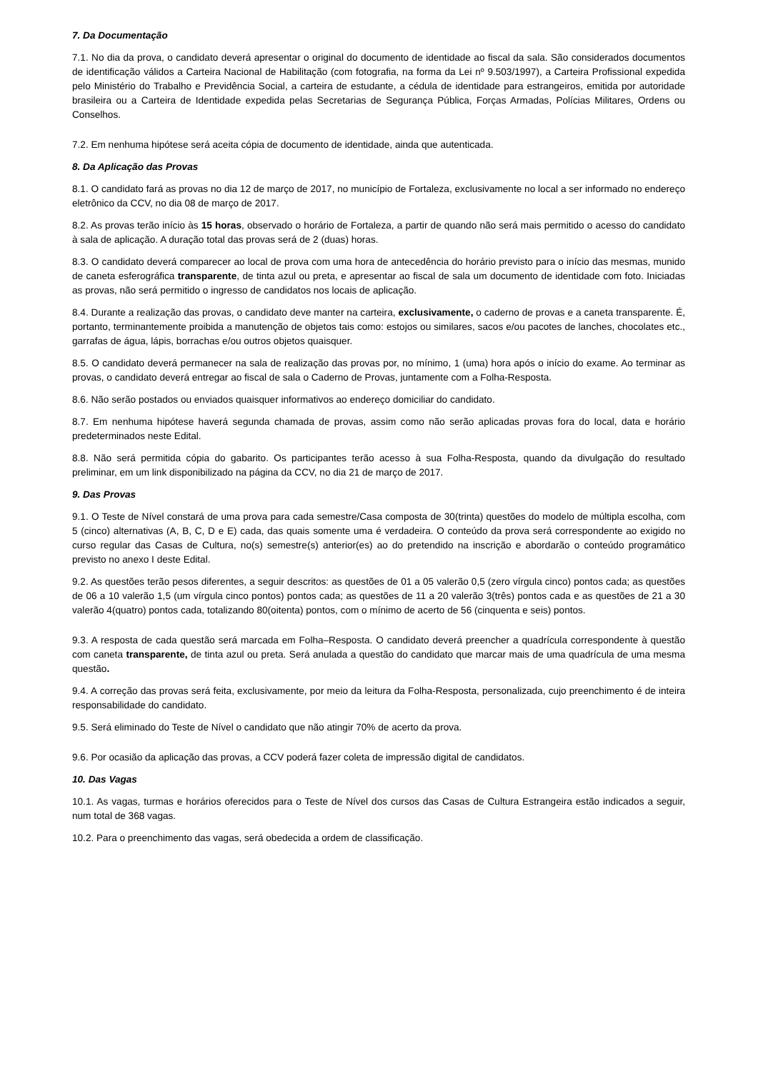7. Da Documentação
7.1. No dia da prova, o candidato deverá apresentar o original do documento de identidade ao fiscal da sala. São considerados documentos de identificação válidos a Carteira Nacional de Habilitação (com fotografia, na forma da Lei nº 9.503/1997), a Carteira Profissional expedida pelo Ministério do Trabalho e Previdência Social, a carteira de estudante, a cédula de identidade para estrangeiros, emitida por autoridade brasileira ou a Carteira de Identidade expedida pelas Secretarias de Segurança Pública, Forças Armadas, Polícias Militares, Ordens ou Conselhos.
7.2. Em nenhuma hipótese será aceita cópia de documento de identidade, ainda que autenticada.
8. Da Aplicação das Provas
8.1. O candidato fará as provas no dia 12 de março de 2017, no município de Fortaleza, exclusivamente no local a ser informado no endereço eletrônico da CCV, no dia 08 de março de 2017.
8.2. As provas terão início às 15 horas, observado o horário de Fortaleza, a partir de quando não será mais permitido o acesso do candidato à sala de aplicação. A duração total das provas será de 2 (duas) horas.
8.3. O candidato deverá comparecer ao local de prova com uma hora de antecedência do horário previsto para o início das mesmas, munido de caneta esferográfica transparente, de tinta azul ou preta, e apresentar ao fiscal de sala um documento de identidade com foto. Iniciadas as provas, não será permitido o ingresso de candidatos nos locais de aplicação.
8.4. Durante a realização das provas, o candidato deve manter na carteira, exclusivamente, o caderno de provas e a caneta transparente. É, portanto, terminantemente proibida a manutenção de objetos tais como: estojos ou similares, sacos e/ou pacotes de lanches, chocolates etc., garrafas de água, lápis, borrachas e/ou outros objetos quaisquer.
8.5. O candidato deverá permanecer na sala de realização das provas por, no mínimo, 1 (uma) hora após o início do exame. Ao terminar as provas, o candidato deverá entregar ao fiscal de sala o Caderno de Provas, juntamente com a Folha-Resposta.
8.6. Não serão postados ou enviados quaisquer informativos ao endereço domiciliar do candidato.
8.7. Em nenhuma hipótese haverá segunda chamada de provas, assim como não serão aplicadas provas fora do local, data e horário predeterminados neste Edital.
8.8. Não será permitida cópia do gabarito. Os participantes terão acesso à sua Folha-Resposta, quando da divulgação do resultado preliminar, em um link disponibilizado na página da CCV, no dia 21 de março de 2017.
9. Das Provas
9.1. O Teste de Nível constará de uma prova para cada semestre/Casa composta de 30(trinta) questões do modelo de múltipla escolha, com 5 (cinco) alternativas (A, B, C, D e E) cada, das quais somente uma é verdadeira. O conteúdo da prova será correspondente ao exigido no curso regular das Casas de Cultura, no(s) semestre(s) anterior(es) ao do pretendido na inscrição e abordarão o conteúdo programático previsto no anexo I deste Edital.
9.2. As questões terão pesos diferentes, a seguir descritos: as questões de 01 a 05 valerão 0,5 (zero vírgula cinco) pontos cada; as questões de 06 a 10 valerão 1,5 (um vírgula cinco pontos) pontos cada; as questões de 11 a 20 valerão 3(três) pontos cada e as questões de 21 a 30 valerão 4(quatro) pontos cada, totalizando 80(oitenta) pontos, com o mínimo de acerto de 56 (cinquenta e seis) pontos.
9.3. A resposta de cada questão será marcada em Folha–Resposta. O candidato deverá preencher a quadrícula correspondente à questão com caneta transparente, de tinta azul ou preta. Será anulada a questão do candidato que marcar mais de uma quadrícula de uma mesma questão.
9.4. A correção das provas será feita, exclusivamente, por meio da leitura da Folha-Resposta, personalizada, cujo preenchimento é de inteira responsabilidade do candidato.
9.5. Será eliminado do Teste de Nível o candidato que não atingir 70% de acerto da prova.
9.6. Por ocasião da aplicação das provas, a CCV poderá fazer coleta de impressão digital de candidatos.
10. Das Vagas
10.1. As vagas, turmas e horários oferecidos para o Teste de Nível dos cursos das Casas de Cultura Estrangeira estão indicados a seguir, num total de 368 vagas.
10.2. Para o preenchimento das vagas, será obedecida a ordem de classificação.